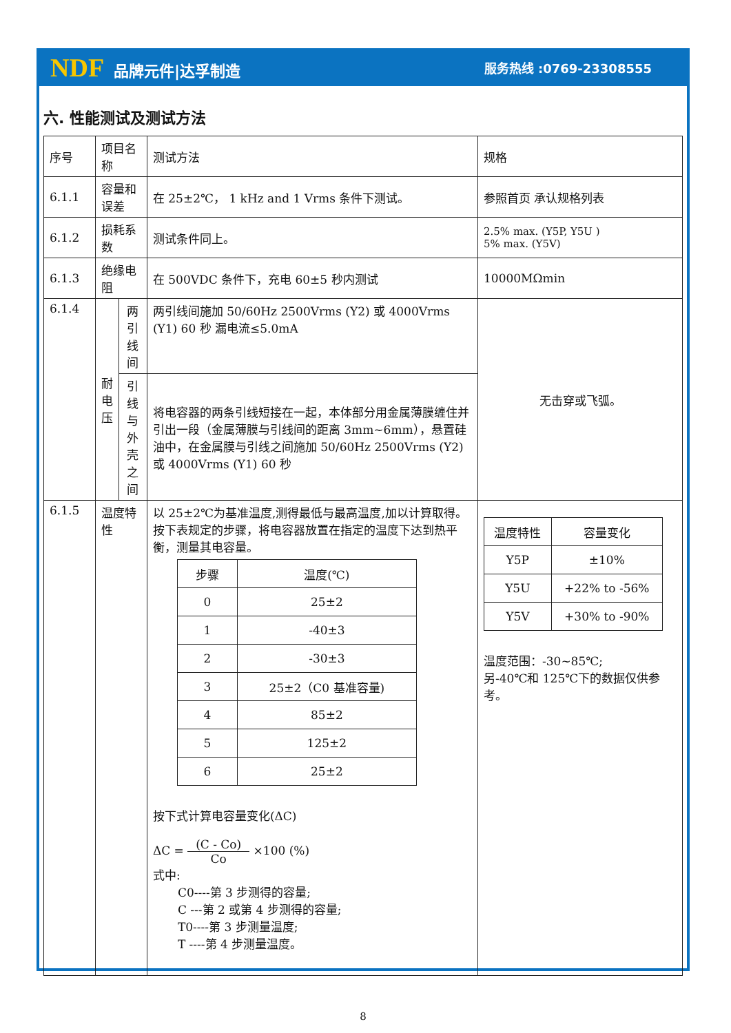NDF 品牌元件|达孚制造
服务热线 :0769-23308555
六. 性能测试及测试方法
| 序号 | 项目名称 | | 测试方法 | 规格 |
| 6.1.1 | 容量和误差 | | 在 25±2℃， 1 kHz and 1 Vrms 条件下测试。 | 参照首页 承认规格列表 |
| 6.1.2 | 损耗系数 | | 测试条件同上。 | 2.5% max. (Y5P, Y5U ) 5% max. (Y5V) |
| 6.1.3 | 绝缘电阻 | | 在 500VDC 条件下，充电 60±5 秒内测试 | 10000MΩmin |
| 6.1.4 | 耐 电 压 | 两引线间 | 两引线间施加 50/60Hz 2500Vrms (Y2) 或 4000Vrms (Y1) 60 秒 漏电流≤5.0mA | 无击穿或飞弧。 |
| | | 引线与外壳之间 | 将电容器的两条引线短接在一起，本体部分用金属薄膜缠住并引出一段（金属薄膜与引线间的距离 3mm~6mm），悬置硅油中，在金属膜与引线之间施加 50/60Hz 2500Vrms (Y2) 或 4000Vrms (Y1) 60 秒 | |
| 6.1.5 | 温度特性 | | 以 25±2℃为基准温度,测得最低与最高温度,加以计算取得。 按下表规定的步骤，将电容器放置在指定的温度下达到热平衡，测量其电容量。 / 步骤 / 温度(℃) / / 0 / 25±2 / / 1 / -40±3 / / 2 / -30±3 / / 3 / 25±2（C0 基准容量) / / 4 / 85±2 / / 5 / 125±2 / / 6 / 25±2 / 按下式计算电容量变化(ΔC) ΔC = (C - Co) Co ×100 (%) 式中: C0----第 3 步测得的容量; C ---第 2 或第 4 步测得的容量; T0----第 3 步测量温度; T ----第 4 步测量温度。 | / 温度特性 / 容量变化 / / Y5P / ±10% / / Y5U / +22% to -56% / / Y5V / +30% to -90% / 温度范围：-30~85℃; 另-40℃和 125℃下的数据仅供参考。 |
8